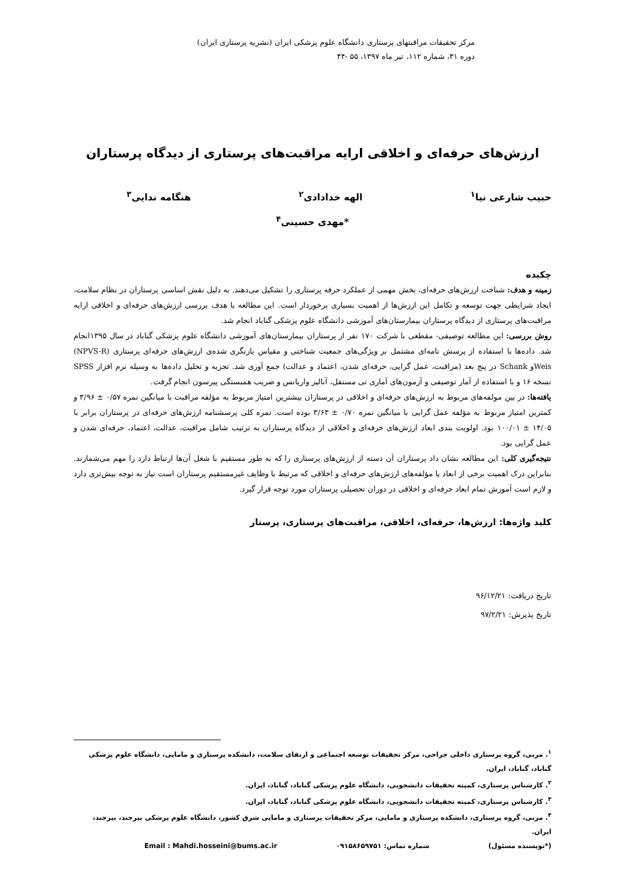مرکز تحقیقات مراقبتهای پرستاری دانشگاه علوم پزشکی ایران (نشریه پرستاری ایران)
دوره ۳۱، شماره ۱۱۲، تیر ماه ۱۳۹۷، ۵۵ -۴۴
ارزش‌های حرفه‌ای و اخلاقی ارایه مراقبت‌های پرستاری از دیدگاه پرستاران
حبیب شارعی نیا<sup>۱</sup> الهه خدادادی<sup>۲</sup> هنگامه ندایی<sup>۳</sup>
*مهدی حسینی<sup>۴</sup>
چکیده
زمینه و هدف: شناخت ارزش‌های حرفه‌ای، بخش مهمی از عملکرد حرفه پرستاری را تشکیل می‌دهند. به دلیل نقش اساسی پرستاران در نظام سلامت، ایجاد شرایطی جهت توسعه و تکامل این ارزش‌ها از اهمیت بسیاری برخوردار است. این مطالعه با هدف بررسی ارزش‌های حرفه‌ای و اخلاقی ارایه مراقبت‌های پرستاری از دیدگاه پرستاران بیمارستان‌های آموزشی دانشگاه علوم پزشکی گناباد انجام شد.
روش بررسی: این مطالعه توصیفی- مقطعی با شرکت ۱۷۰ نفر از پرستاران بیمارستان‌های آموزشی دانشگاه علوم پزشکی گناباد در سال ۱۳۹۵انجام شد. داده‌ها با استفاده از پرسش نامه‌ای مشتمل بر ویژگی‌های جمعیت شناختی و مقیاس بازنگری شده‌ی ارزش‌های حرفه‌ای پرستاری (NPVS-R) Weisو Schank در پنج بعد (مراقبت، عمل گرایی، حرفه‌ای شدن، اعتماد و عدالت) جمع آوری شد. تجزیه و تحلیل داده‌ها به وسیله نرم افزار SPSS نسخه ۱۶ و با استفاده از آمار توصیفی و آزمون‌های آماری تی مستقل، آنالیز واریانس و ضریب همبستگی پیرسون انجام گرفت.
یافته‌ها: در بین مولفه‌های مربوط به ارزش‌های حرفه‌ای و اخلاقی در پرستاران بیشترین امتیاز مربوط به مؤلفه مراقبت با میانگین نمره ۰/۵۷ ± ۳/۹۶ و کمترین امتیاز مربوط به مؤلفه عمل گرایی با میانگین نمره ۰/۷۰ ± ۳/۶۳ بوده است. نمره کلی پرسشنامه ارزش‌های حرفه‌ای در پرستاران برابر با ۱۴/۰۵ ± ۱۰۰/۰۱ بود. اولویت بندی ابعاد ارزش‌های حرفه‌ای و اخلاقی از دیدگاه پرستاران به ترتیب شامل مراقبت، عدالت، اعتماد، حرفه‌ای شدن و عمل گرایی بود.
نتیجه‌گیری کلی: این مطالعه نشان داد پرستاران آن دسته از ارزش‌های پرستاری را که به طور مستقیم با شغل آن‌ها ارتباط دارد را مهم می‌شمارند. بنابراین درک اهمیت برخی از ابعاد یا مؤلفه‌های ارزش‌های حرفه‌ای و اخلاقی که مرتبط با وظایف غیرمستقیم پرستاران است نیاز به توجه بیش‌تری دارد و لازم است آموزش تمام ابعاد حرفه‌ای و اخلاقی در دوران تحصیلی پرستاران مورد توجه قرار گیرد.
کلید واژه‌ها: ارزش‌ها، حرفه‌ای، اخلاقی، مراقبت‌های پرستاری، پرستار
تاریخ دریافت: ۹۶/۱۲/۲۱
تاریخ پذیرش: ۹۷/۲/۲۱
<sup>۱</sup>. مربی، گروه پرستاری داخلی جراحی، مرکز تحقیقات توسعه اجتماعی و ارتقای سلامت، دانشکده پرستاری و مامایی، دانشگاه علوم پزشکی گناباد، گناباد، ایران.
<sup>۲</sup>. کارشناس پرستاری، کمیته تحقیقات دانشجویی، دانشگاه علوم پزشکی گناباد، گناباد، ایران.
<sup>۳</sup>. کارشناس پرستاری، کمیته تحقیقات دانشجویی، دانشگاه علوم پزشکی گناباد، گناباد، ایران.
<sup>۴</sup>. مربی، گروه پرستاری، دانشکده پرستاری و مامایی، مرکز تحقیقات پرستاری و مامایی شرق کشور، دانشگاه علوم پزشکی بیرجند، بیرجند، ایران.
(*نویسنده مسئول) شماره تماس: ۰۹۱۵۸۶۵۹۷۵۱ Email : Mahdi.hosseini@bums.ac.ir